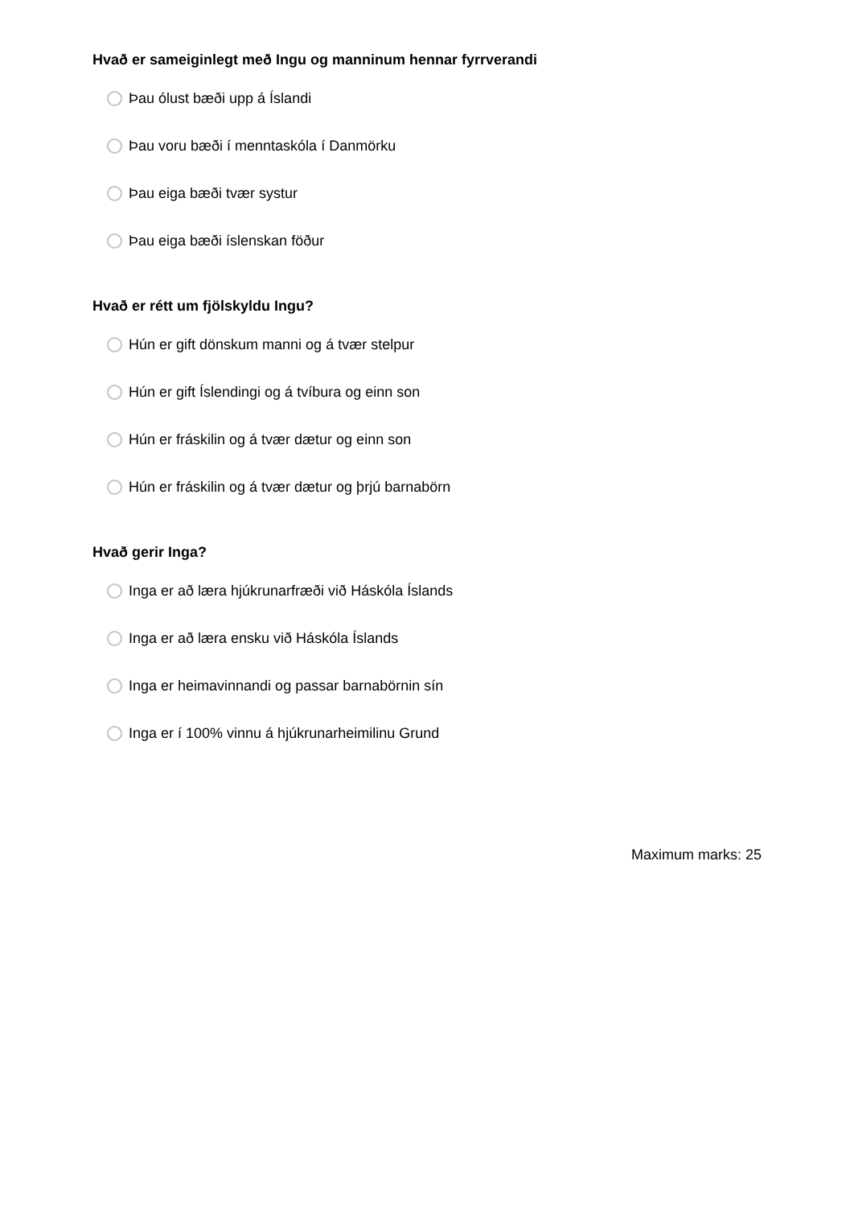Hvað er sameiginlegt með Ingu og manninum hennar fyrrverandi
Þau ólust bæði upp á Íslandi
Þau voru bæði í menntaskóla í Danmörku
Þau eiga bæði tvær systur
Þau eiga bæði íslenskan föður
Hvað er rétt um fjölskyldu Ingu?
Hún er gift dönskum manni og á tvær stelpur
Hún er gift Íslendingi og á tvíbura og einn son
Hún er fráskilin og á tvær dætur og einn son
Hún er fráskilin og á tvær dætur og þrjú barnabörn
Hvað gerir Inga?
Inga er að læra hjúkrunarfræði við Háskóla Íslands
Inga er að læra ensku við Háskóla Íslands
Inga er heimavinnandi og passar barnabörnin sín
Inga er í 100% vinnu á hjúkrunarheimilinu Grund
Maximum marks: 25